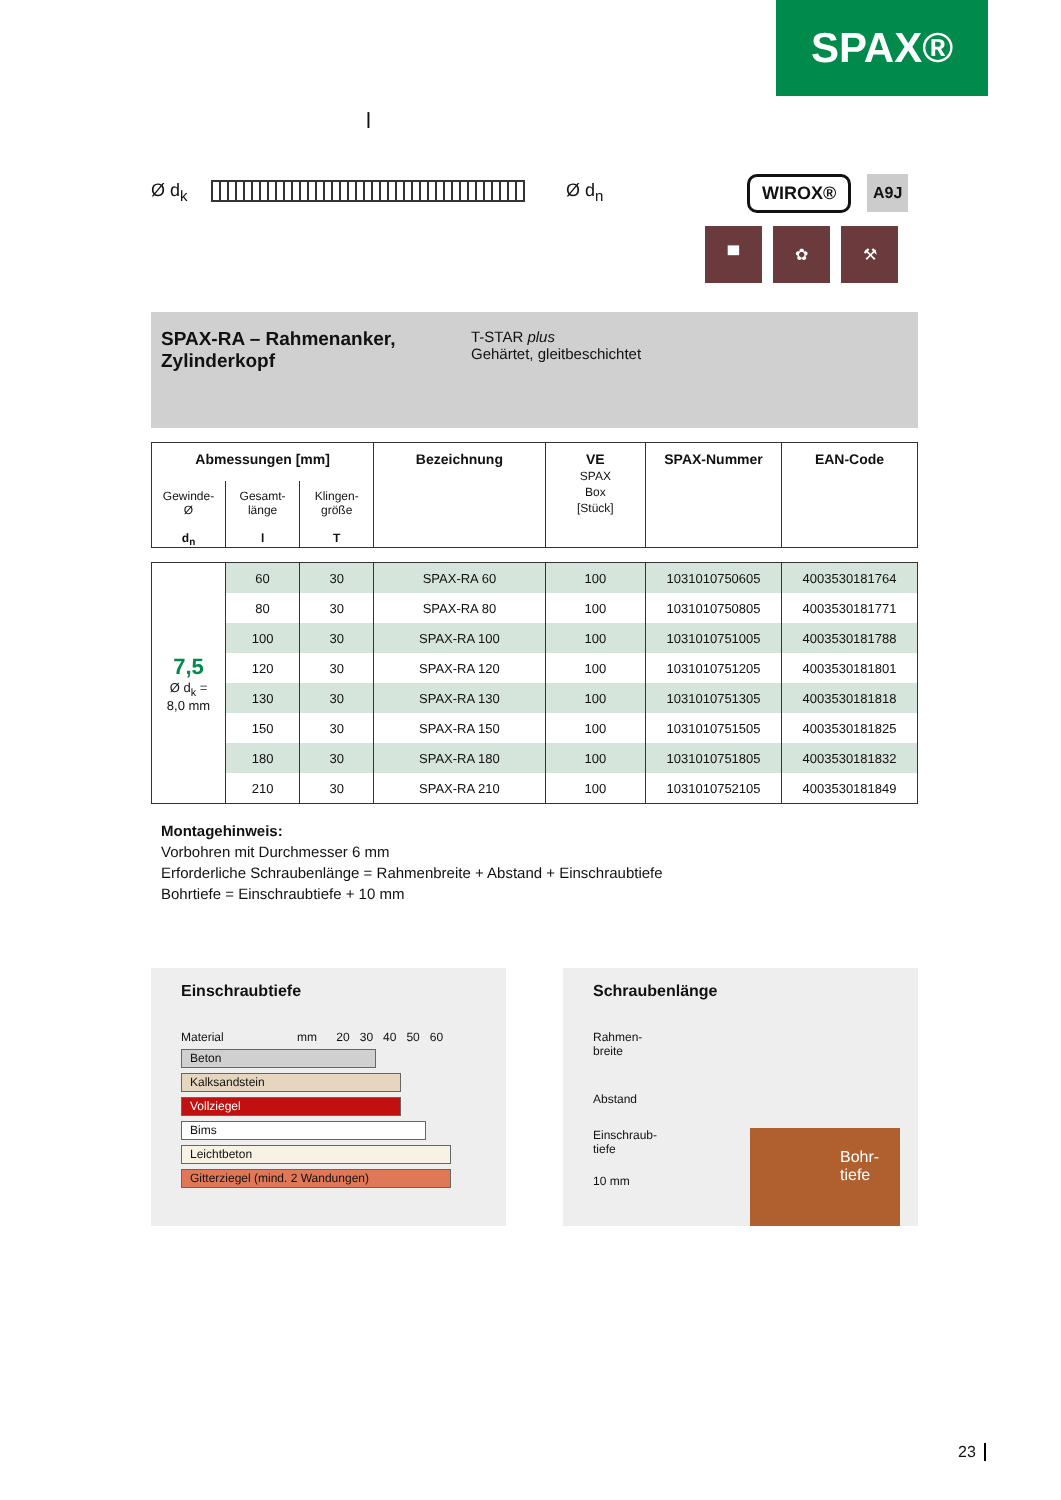SPAX®
l
Ø d<sub>k</sub> Ø d<sub>n</sub> WIROX® A9J
▀ ✿ ⚒
SPAX-RA – Rahmenanker, Zylinderkopf
T-STAR plus
Gehärtet, gleitbeschichtet
| Abmessungen [mm] | | | Bezeichnung | VE SPAX Box [Stück] | SPAX-Nummer | EAN-Code |
| --- | --- | --- | --- | --- | --- | --- |
| Gewinde- Ø d<sub>n</sub> | Gesamt- länge l | Klingen- größe T | | | | |
| 7,5 Ø d<sub>k</sub> = 8,0 mm | 60 | 30 | SPAX-RA 60 | 100 | 1031010750605 | 4003530181764 |
| | 80 | 30 | SPAX-RA 80 | 100 | 1031010750805 | 4003530181771 |
| | 100 | 30 | SPAX-RA 100 | 100 | 1031010751005 | 4003530181788 |
| | 120 | 30 | SPAX-RA 120 | 100 | 1031010751205 | 4003530181801 |
| | 130 | 30 | SPAX-RA 130 | 100 | 1031010751305 | 4003530181818 |
| | 150 | 30 | SPAX-RA 150 | 100 | 1031010751505 | 4003530181825 |
| | 180 | 30 | SPAX-RA 180 | 100 | 1031010751805 | 4003530181832 |
| | 210 | 30 | SPAX-RA 210 | 100 | 1031010752105 | 4003530181849 |
Montagehinweis:
Vorbohren mit Durchmesser 6 mm
Erforderliche Schraubenlänge = Rahmenbreite + Abstand + Einschraubtiefe
Bohrtiefe = Einschraubtiefe + 10 mm
Einschraubtiefe
Material mm 20 30 40 50 60
Beton
Kalksandstein
Vollziegel
Bims
Leichtbeton
Gitterziegel (mind. 2 Wandungen)
Schraubenlänge
Rahmen-
breite
Abstand
Einschraub-
tiefe
10 mm
Bohr-
tiefe
23